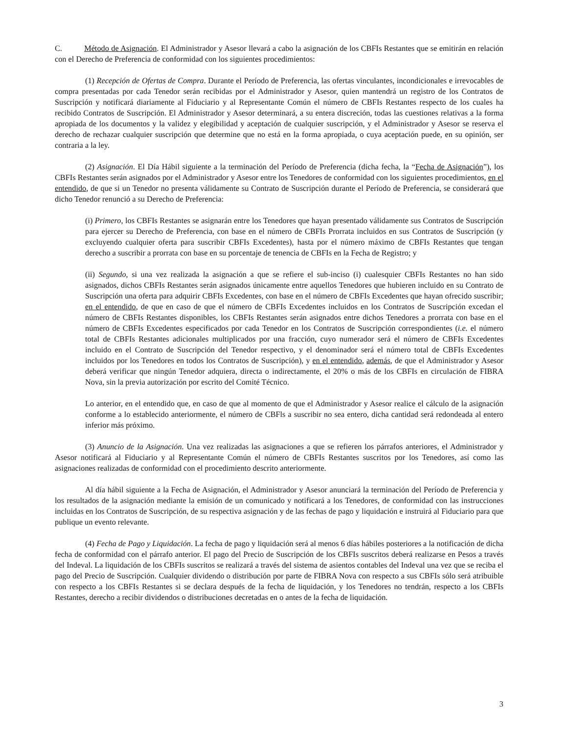C. Método de Asignación. El Administrador y Asesor llevará a cabo la asignación de los CBFIs Restantes que se emitirán en relación con el Derecho de Preferencia de conformidad con los siguientes procedimientos:
(1) Recepción de Ofertas de Compra. Durante el Período de Preferencia, las ofertas vinculantes, incondicionales e irrevocables de compra presentadas por cada Tenedor serán recibidas por el Administrador y Asesor, quien mantendrá un registro de los Contratos de Suscripción y notificará diariamente al Fiduciario y al Representante Común el número de CBFIs Restantes respecto de los cuales ha recibido Contratos de Suscripción. El Administrador y Asesor determinará, a su entera discreción, todas las cuestiones relativas a la forma apropiada de los documentos y la validez y elegibilidad y aceptación de cualquier suscripción, y el Administrador y Asesor se reserva el derecho de rechazar cualquier suscripción que determine que no está en la forma apropiada, o cuya aceptación puede, en su opinión, ser contraria a la ley.
(2) Asignación. El Día Hábil siguiente a la terminación del Período de Preferencia (dicha fecha, la “Fecha de Asignación”), los CBFIs Restantes serán asignados por el Administrador y Asesor entre los Tenedores de conformidad con los siguientes procedimientos, en el entendido, de que si un Tenedor no presenta válidamente su Contrato de Suscripción durante el Período de Preferencia, se considerará que dicho Tenedor renunció a su Derecho de Preferencia:
(i) Primero, los CBFIs Restantes se asignarán entre los Tenedores que hayan presentado válidamente sus Contratos de Suscripción para ejercer su Derecho de Preferencia, con base en el número de CBFIs Prorrata incluidos en sus Contratos de Suscripción (y excluyendo cualquier oferta para suscribir CBFIs Excedentes), hasta por el número máximo de CBFIs Restantes que tengan derecho a suscribir a prorrata con base en su porcentaje de tenencia de CBFIs en la Fecha de Registro; y
(ii) Segundo, si una vez realizada la asignación a que se refiere el sub-inciso (i) cualesquier CBFIs Restantes no han sido asignados, dichos CBFIs Restantes serán asignados únicamente entre aquellos Tenedores que hubieren incluido en su Contrato de Suscripción una oferta para adquirir CBFIs Excedentes, con base en el número de CBFIs Excedentes que hayan ofrecido suscribir; en el entendido, de que en caso de que el número de CBFIs Excedentes incluidos en los Contratos de Suscripción excedan el número de CBFIs Restantes disponibles, los CBFIs Restantes serán asignados entre dichos Tenedores a prorrata con base en el número de CBFIs Excedentes especificados por cada Tenedor en los Contratos de Suscripción correspondientes (i.e. el número total de CBFIs Restantes adicionales multiplicados por una fracción, cuyo numerador será el número de CBFIs Excedentes incluido en el Contrato de Suscripción del Tenedor respectivo, y el denominador será el número total de CBFIs Excedentes incluidos por los Tenedores en todos los Contratos de Suscripción), y en el entendido, además, de que el Administrador y Asesor deberá verificar que ningún Tenedor adquiera, directa o indirectamente, el 20% o más de los CBFIs en circulación de FIBRA Nova, sin la previa autorización por escrito del Comité Técnico.
Lo anterior, en el entendido que, en caso de que al momento de que el Administrador y Asesor realice el cálculo de la asignación conforme a lo establecido anteriormente, el número de CBFls a suscribir no sea entero, dicha cantidad será redondeada al entero inferior más próximo.
(3) Anuncio de la Asignación. Una vez realizadas las asignaciones a que se refieren los párrafos anteriores, el Administrador y Asesor notificará al Fiduciario y al Representante Común el número de CBFIs Restantes suscritos por los Tenedores, así como las asignaciones realizadas de conformidad con el procedimiento descrito anteriormente.
Al día hábil siguiente a la Fecha de Asignación, el Administrador y Asesor anunciará la terminación del Período de Preferencia y los resultados de la asignación mediante la emisión de un comunicado y notificará a los Tenedores, de conformidad con las instrucciones incluidas en los Contratos de Suscripción, de su respectiva asignación y de las fechas de pago y liquidación e instruirá al Fiduciario para que publique un evento relevante.
(4) Fecha de Pago y Liquidación. La fecha de pago y liquidación será al menos 6 días hábiles posteriores a la notificación de dicha fecha de conformidad con el párrafo anterior. El pago del Precio de Suscripción de los CBFIs suscritos deberá realizarse en Pesos a través del Indeval. La liquidación de los CBFIs suscritos se realizará a través del sistema de asientos contables del Indeval una vez que se reciba el pago del Precio de Suscripción. Cualquier dividendo o distribución por parte de FIBRA Nova con respecto a sus CBFIs sólo será atribuible con respecto a los CBFIs Restantes si se declara después de la fecha de liquidación, y los Tenedores no tendrán, respecto a los CBFIs Restantes, derecho a recibir dividendos o distribuciones decretadas en o antes de la fecha de liquidación.
3